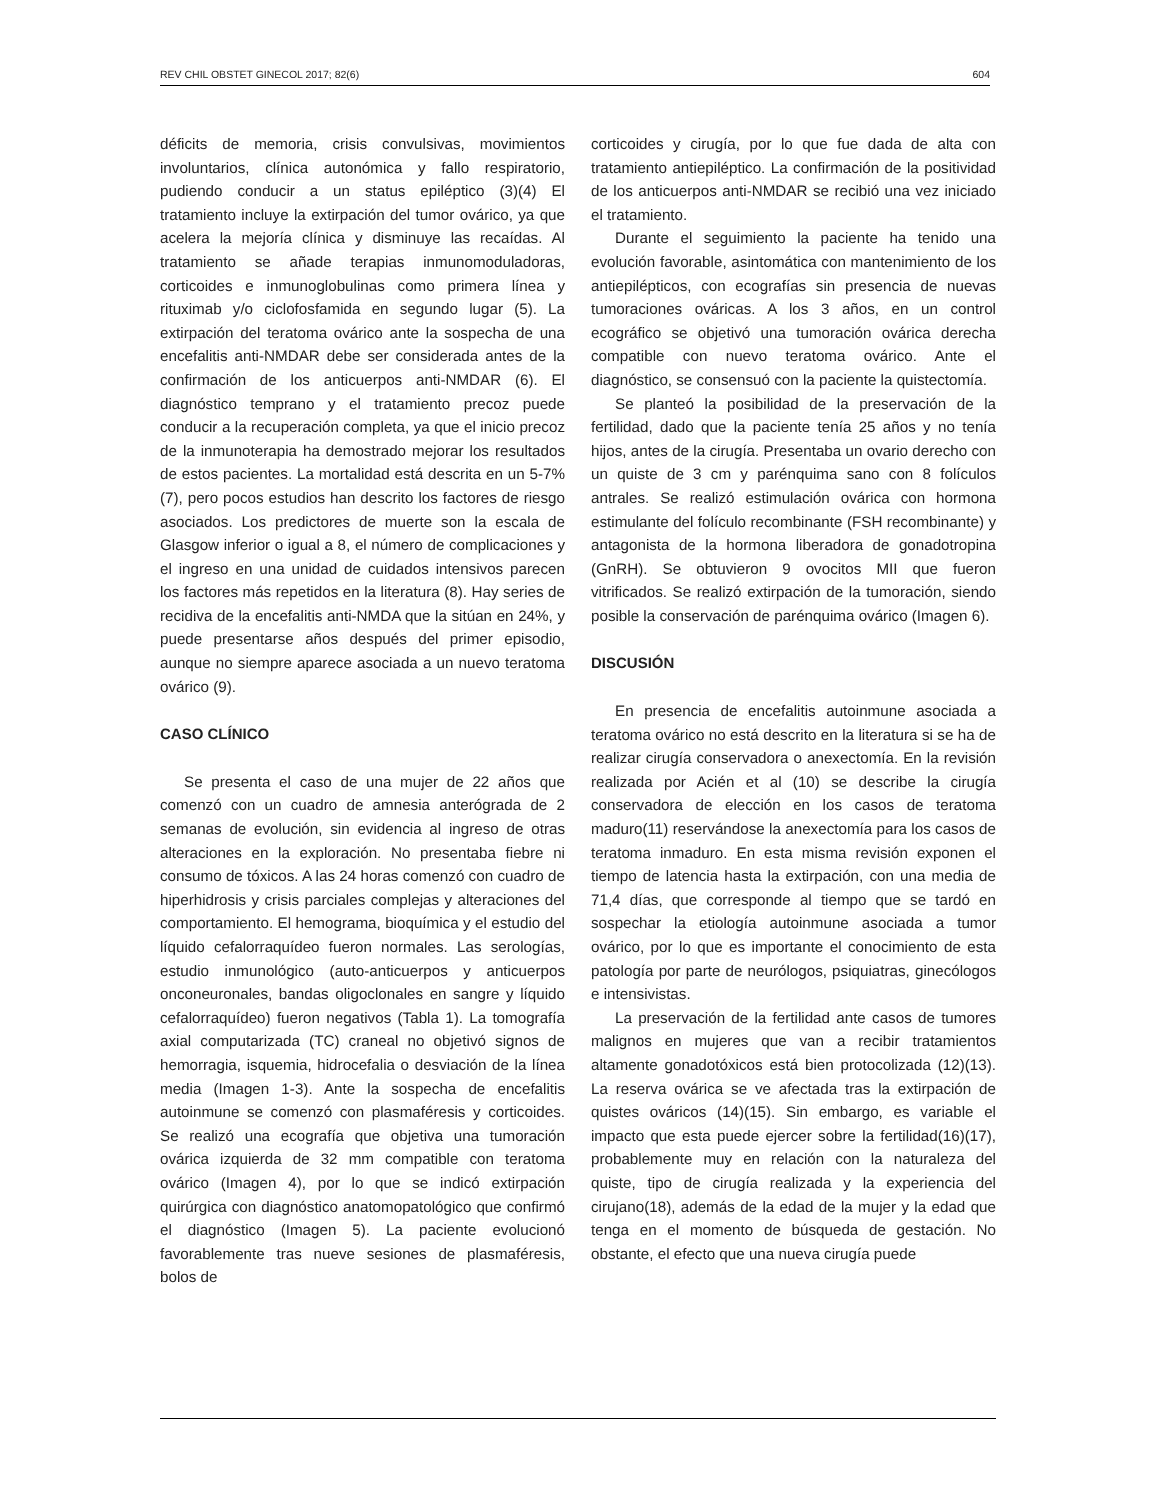REV CHIL OBSTET GINECOL 2017; 82(6) 604
déficits de memoria, crisis convulsivas, movimientos involuntarios, clínica autonómica y fallo respiratorio, pudiendo conducir a un status epiléptico (3)(4) El tratamiento incluye la extirpación del tumor ovárico, ya que acelera la mejoría clínica y disminuye las recaídas. Al tratamiento se añade terapias inmunomoduladoras, corticoides e inmunoglobulinas como primera línea y rituximab y/o ciclofosfamida en segundo lugar (5). La extirpación del teratoma ovárico ante la sospecha de una encefalitis anti-NMDAR debe ser considerada antes de la confirmación de los anticuerpos anti-NMDAR (6). El diagnóstico temprano y el tratamiento precoz puede conducir a la recuperación completa, ya que el inicio precoz de la inmunoterapia ha demostrado mejorar los resultados de estos pacientes. La mortalidad está descrita en un 5-7% (7), pero pocos estudios han descrito los factores de riesgo asociados. Los predictores de muerte son la escala de Glasgow inferior o igual a 8, el número de complicaciones y el ingreso en una unidad de cuidados intensivos parecen los factores más repetidos en la literatura (8). Hay series de recidiva de la encefalitis anti-NMDA que la sitúan en 24%, y puede presentarse años después del primer episodio, aunque no siempre aparece asociada a un nuevo teratoma ovárico (9).
CASO CLÍNICO
Se presenta el caso de una mujer de 22 años que comenzó con un cuadro de amnesia anterógrada de 2 semanas de evolución, sin evidencia al ingreso de otras alteraciones en la exploración. No presentaba fiebre ni consumo de tóxicos. A las 24 horas comenzó con cuadro de hiperhidrosis y crisis parciales complejas y alteraciones del comportamiento. El hemograma, bioquímica y el estudio del líquido cefalorraquídeo fueron normales. Las serologías, estudio inmunológico (auto-anticuerpos y anticuerpos onconeuronales, bandas oligoclonales en sangre y líquido cefalorraquídeo) fueron negativos (Tabla 1). La tomografía axial computarizada (TC) craneal no objetivó signos de hemorragia, isquemia, hidrocefalia o desviación de la línea media (Imagen 1-3). Ante la sospecha de encefalitis autoinmune se comenzó con plasmaféresis y corticoides. Se realizó una ecografía que objetiva una tumoración ovárica izquierda de 32 mm compatible con teratoma ovárico (Imagen 4), por lo que se indicó extirpación quirúrgica con diagnóstico anatomopatológico que confirmó el diagnóstico (Imagen 5). La paciente evolucionó favorablemente tras nueve sesiones de plasmaféresis, bolos de
corticoides y cirugía, por lo que fue dada de alta con tratamiento antiepiléptico. La confirmación de la positividad de los anticuerpos anti-NMDAR se recibió una vez iniciado el tratamiento.
Durante el seguimiento la paciente ha tenido una evolución favorable, asintomática con mantenimiento de los antiepilépticos, con ecografías sin presencia de nuevas tumoraciones ováricas. A los 3 años, en un control ecográfico se objetivó una tumoración ovárica derecha compatible con nuevo teratoma ovárico. Ante el diagnóstico, se consensuó con la paciente la quistectomía.
Se planteó la posibilidad de la preservación de la fertilidad, dado que la paciente tenía 25 años y no tenía hijos, antes de la cirugía. Presentaba un ovario derecho con un quiste de 3 cm y parénquima sano con 8 folículos antrales. Se realizó estimulación ovárica con hormona estimulante del folículo recombinante (FSH recombinante) y antagonista de la hormona liberadora de gonadotropina (GnRH). Se obtuvieron 9 ovocitos MII que fueron vitrificados. Se realizó extirpación de la tumoración, siendo posible la conservación de parénquima ovárico (Imagen 6).
DISCUSIÓN
En presencia de encefalitis autoinmune asociada a teratoma ovárico no está descrito en la literatura si se ha de realizar cirugía conservadora o anexectomía. En la revisión realizada por Acién et al (10) se describe la cirugía conservadora de elección en los casos de teratoma maduro(11) reservándose la anexectomía para los casos de teratoma inmaduro. En esta misma revisión exponen el tiempo de latencia hasta la extirpación, con una media de 71,4 días, que corresponde al tiempo que se tardó en sospechar la etiología autoinmune asociada a tumor ovárico, por lo que es importante el conocimiento de esta patología por parte de neurólogos, psiquiatras, ginecólogos e intensivistas.
La preservación de la fertilidad ante casos de tumores malignos en mujeres que van a recibir tratamientos altamente gonadotóxicos está bien protocolizada (12)(13). La reserva ovárica se ve afectada tras la extirpación de quistes ováricos (14)(15). Sin embargo, es variable el impacto que esta puede ejercer sobre la fertilidad(16)(17), probablemente muy en relación con la naturaleza del quiste, tipo de cirugía realizada y la experiencia del cirujano(18), además de la edad de la mujer y la edad que tenga en el momento de búsqueda de gestación. No obstante, el efecto que una nueva cirugía puede